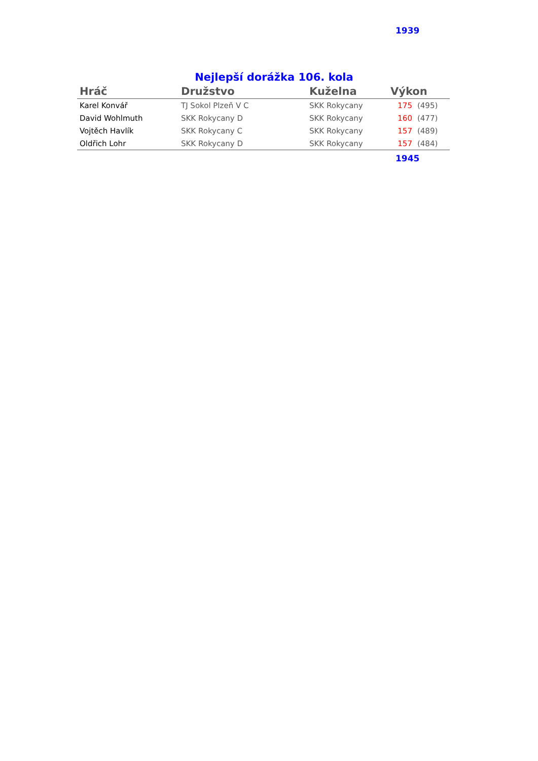1939
Nejlepší dorážka 106. kola
| Hráč | Družstvo | Kuželna | Výkon | |
| --- | --- | --- | --- | --- |
| Karel Konvář | TJ Sokol Plzeň V C | SKK Rokycany | 175 | (495) |
| David Wohlmuth | SKK Rokycany D | SKK Rokycany | 160 | (477) |
| Vojtěch Havlík | SKK Rokycany C | SKK Rokycany | 157 | (489) |
| Oldřich Lohr | SKK Rokycany D | SKK Rokycany | 157 | (484) |
1945